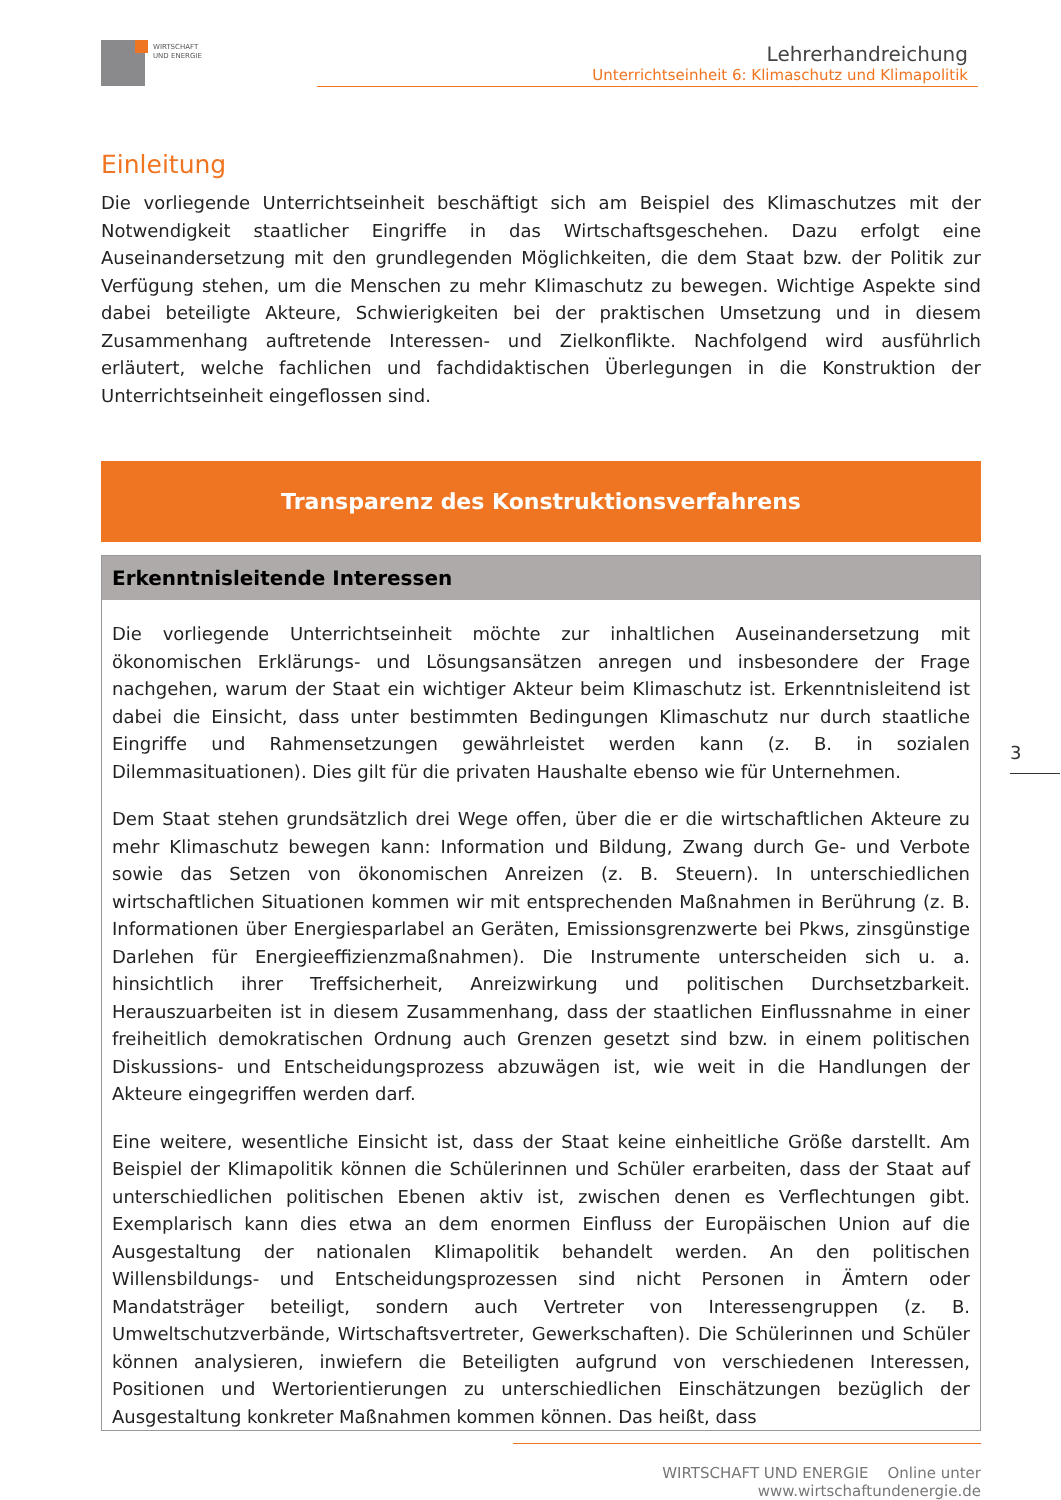WIRTSCHAFT
UND ENERGIE
Lehrerhandreichung
Unterrichtseinheit 6: Klimaschutz und Klimapolitik
Einleitung
Die vorliegende Unterrichtseinheit beschäftigt sich am Beispiel des Klimaschutzes mit der Notwendigkeit staatlicher Eingriffe in das Wirtschaftsgeschehen. Dazu erfolgt eine Auseinandersetzung mit den grundlegenden Möglichkeiten, die dem Staat bzw. der Politik zur Verfügung stehen, um die Menschen zu mehr Klimaschutz zu bewegen. Wichtige Aspekte sind dabei beteiligte Akteure, Schwierigkeiten bei der praktischen Umsetzung und in diesem Zusammenhang auftretende Interessen- und Zielkonflikte. Nachfolgend wird ausführlich erläutert, welche fachlichen und fachdidaktischen Überlegungen in die Konstruktion der Unterrichtseinheit eingeflossen sind.
Transparenz des Konstruktionsverfahrens
Erkenntnisleitende Interessen
Die vorliegende Unterrichtseinheit möchte zur inhaltlichen Auseinandersetzung mit ökonomischen Erklärungs- und Lösungsansätzen anregen und insbesondere der Frage nachgehen, warum der Staat ein wichtiger Akteur beim Klimaschutz ist. Erkenntnisleitend ist dabei die Einsicht, dass unter bestimmten Bedingungen Klimaschutz nur durch staatliche Eingriffe und Rahmensetzungen gewährleistet werden kann (z. B. in sozialen Dilemmasituationen). Dies gilt für die privaten Haushalte ebenso wie für Unternehmen.
Dem Staat stehen grundsätzlich drei Wege offen, über die er die wirtschaftlichen Akteure zu mehr Klimaschutz bewegen kann: Information und Bildung, Zwang durch Ge- und Verbote sowie das Setzen von ökonomischen Anreizen (z. B. Steuern). In unterschiedlichen wirtschaftlichen Situationen kommen wir mit entsprechenden Maßnahmen in Berührung (z. B. Informationen über Energiesparlabel an Geräten, Emissionsgrenzwerte bei Pkws, zinsgünstige Darlehen für Energieeffizienzmaßnahmen). Die Instrumente unterscheiden sich u. a. hinsichtlich ihrer Treffsicherheit, Anreizwirkung und politischen Durchsetzbarkeit. Herauszuarbeiten ist in diesem Zusammenhang, dass der staatlichen Einflussnahme in einer freiheitlich demokratischen Ordnung auch Grenzen gesetzt sind bzw. in einem politischen Diskussions- und Entscheidungsprozess abzuwägen ist, wie weit in die Handlungen der Akteure eingegriffen werden darf.
Eine weitere, wesentliche Einsicht ist, dass der Staat keine einheitliche Größe darstellt. Am Beispiel der Klimapolitik können die Schülerinnen und Schüler erarbeiten, dass der Staat auf unterschiedlichen politischen Ebenen aktiv ist, zwischen denen es Verflechtungen gibt. Exemplarisch kann dies etwa an dem enormen Einfluss der Europäischen Union auf die Ausgestaltung der nationalen Klimapolitik behandelt werden. An den politischen Willensbildungs- und Entscheidungsprozessen sind nicht Personen in Ämtern oder Mandatsträger beteiligt, sondern auch Vertreter von Interessengruppen (z. B. Umweltschutzverbände, Wirtschaftsvertreter, Gewerkschaften). Die Schülerinnen und Schüler können analysieren, inwiefern die Beteiligten aufgrund von verschiedenen Interessen, Positionen und Wertorientierungen zu unterschiedlichen Einschätzungen bezüglich der Ausgestaltung konkreter Maßnahmen kommen können. Das heißt, dass
3
WIRTSCHAFT UND ENERGIE Online unter www.wirtschaftundenergie.de